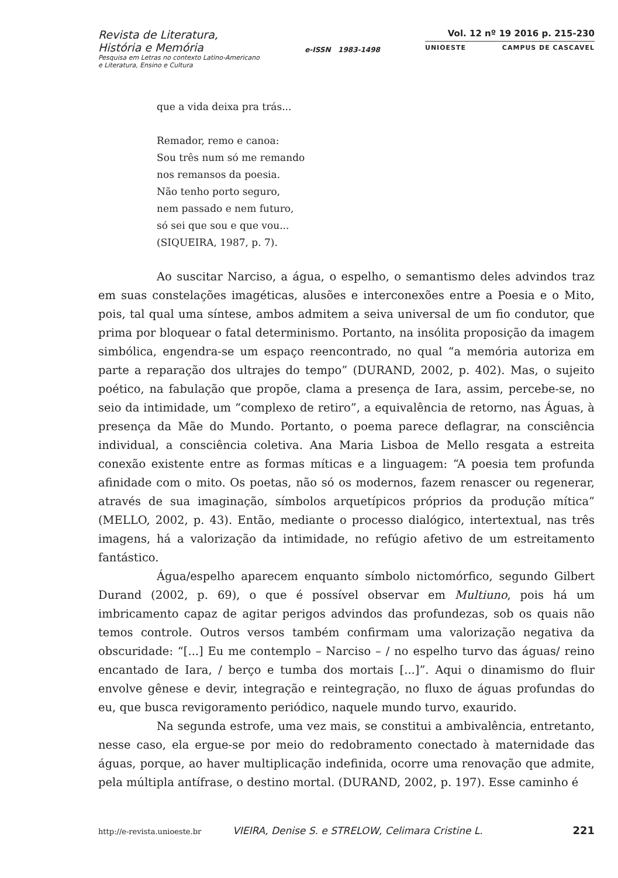Revista de Literatura,
História e Memória
Pesquisa em Letras no contexto Latino-Americano
e Literatura, Ensino e Cultura
e-ISSN 1983-1498
Vol. 12 nº 19 2016 p. 215-230
UNIOESTE CAMPUS DE CASCAVEL
que a vida deixa pra trás...
Remador, remo e canoa:
Sou três num só me remando
nos remansos da poesia.
Não tenho porto seguro,
nem passado e nem futuro,
só sei que sou e que vou...
(SIQUEIRA, 1987, p. 7).
Ao suscitar Narciso, a água, o espelho, o semantismo deles advindos traz em suas constelações imagéticas, alusões e interconexões entre a Poesia e o Mito, pois, tal qual uma síntese, ambos admitem a seiva universal de um fio condutor, que prima por bloquear o fatal determinismo. Portanto, na insólita proposição da imagem simbólica, engendra-se um espaço reencontrado, no qual “a memória autoriza em parte a reparação dos ultrajes do tempo” (DURAND, 2002, p. 402). Mas, o sujeito poético, na fabulação que propõe, clama a presença de Iara, assim, percebe-se, no seio da intimidade, um “complexo de retiro”, a equivalência de retorno, nas Águas, à presença da Mãe do Mundo. Portanto, o poema parece deflagrar, na consciência individual, a consciência coletiva. Ana Maria Lisboa de Mello resgata a estreita conexão existente entre as formas míticas e a linguagem: “A poesia tem profunda afinidade com o mito. Os poetas, não só os modernos, fazem renascer ou regenerar, através de sua imaginação, símbolos arquetípicos próprios da produção mítica” (MELLO, 2002, p. 43). Então, mediante o processo dialógico, intertextual, nas três imagens, há a valorização da intimidade, no refúgio afetivo de um estreitamento fantástico.
Água/espelho aparecem enquanto símbolo nictomórfico, segundo Gilbert Durand (2002, p. 69), o que é possível observar em Multiuno, pois há um imbricamento capaz de agitar perigos advindos das profundezas, sob os quais não temos controle. Outros versos também confirmam uma valorização negativa da obscuridade: “[...] Eu me contemplo – Narciso – / no espelho turvo das águas/ reino encantado de Iara, / berço e tumba dos mortais [...]”. Aqui o dinamismo do fluir envolve gênese e devir, integração e reintegração, no fluxo de águas profundas do eu, que busca revigoramento periódico, naquele mundo turvo, exaurido.
Na segunda estrofe, uma vez mais, se constitui a ambivalência, entretanto, nesse caso, ela ergue-se por meio do redobramento conectado à maternidade das águas, porque, ao haver multiplicação indefinida, ocorre uma renovação que admite, pela múltipla antífrase, o destino mortal. (DURAND, 2002, p. 197). Esse caminho é
http://e-revista.unioeste.br VIEIRA, Denise S. e STRELOW, Celimara Cristine L. 221